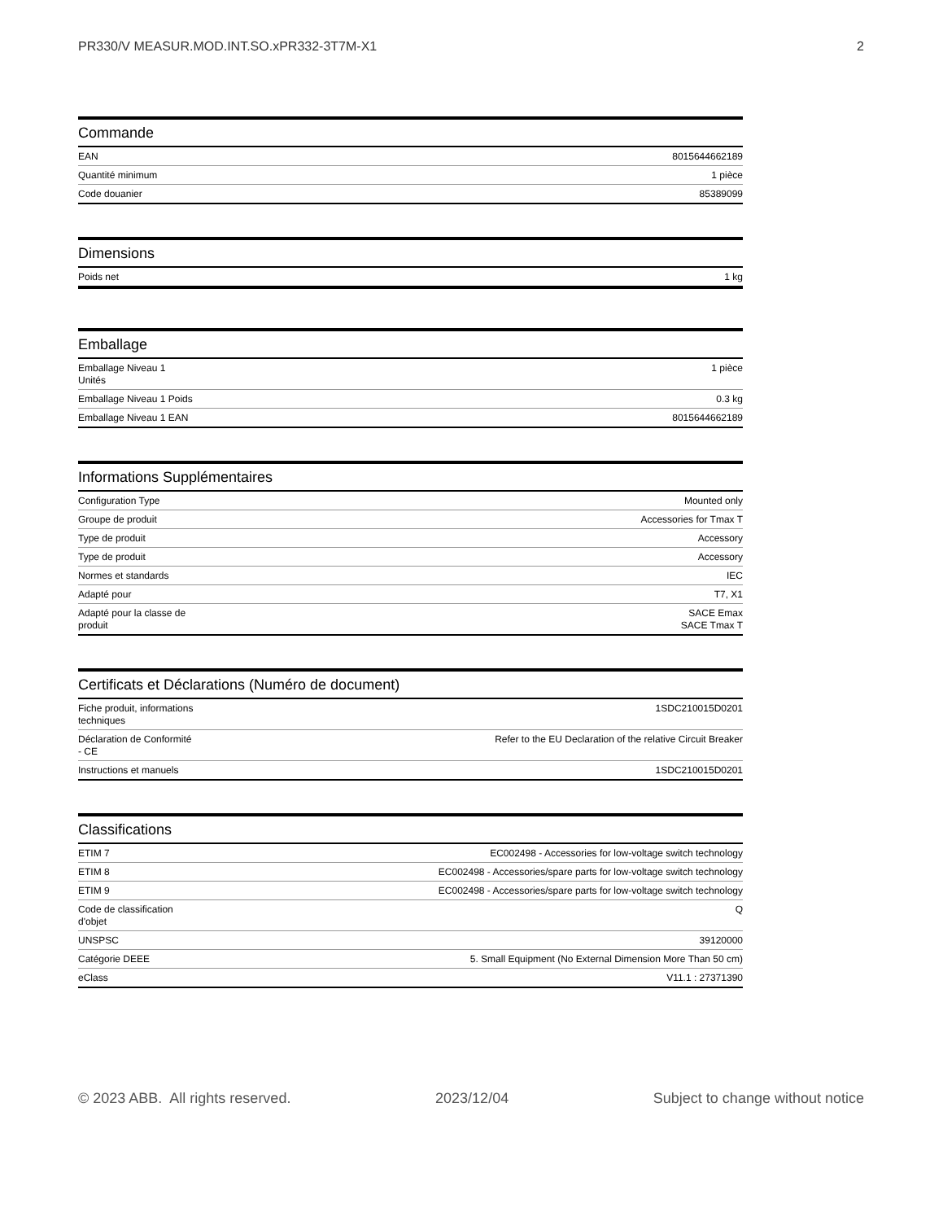PR330/V MEASUR.MOD.INT.SO.xPR332-3T7M-X1 2
Commande
| EAN | 8015644662189 |
| Quantité minimum | 1 pièce |
| Code douanier | 85389099 |
Dimensions
| Poids net | 1 kg |
Emballage
| Emballage Niveau 1 Unités | 1 pièce |
| Emballage Niveau 1 Poids | 0.3 kg |
| Emballage Niveau 1 EAN | 8015644662189 |
Informations Supplémentaires
| Configuration Type | Mounted only |
| Groupe de produit | Accessories for Tmax T |
| Type de produit | Accessory |
| Type de produit | Accessory |
| Normes et standards | IEC |
| Adapté pour | T7, X1 |
| Adapté pour la classe de produit | SACE Emax SACE Tmax T |
Certificats et Déclarations (Numéro de document)
| Fiche produit, informations techniques | 1SDC210015D0201 |
| Déclaration de Conformité - CE | Refer to the EU Declaration of the relative Circuit Breaker |
| Instructions et manuels | 1SDC210015D0201 |
Classifications
| ETIM 7 | EC002498 - Accessories for low-voltage switch technology |
| ETIM 8 | EC002498 - Accessories/spare parts for low-voltage switch technology |
| ETIM 9 | EC002498 - Accessories/spare parts for low-voltage switch technology |
| Code de classification d'objet | Q |
| UNSPSC | 39120000 |
| Catégorie DEEE | 5. Small Equipment (No External Dimension More Than 50 cm) |
| eClass | V11.1 : 27371390 |
© 2023 ABB. All rights reserved. 2023/12/04 Subject to change without notice